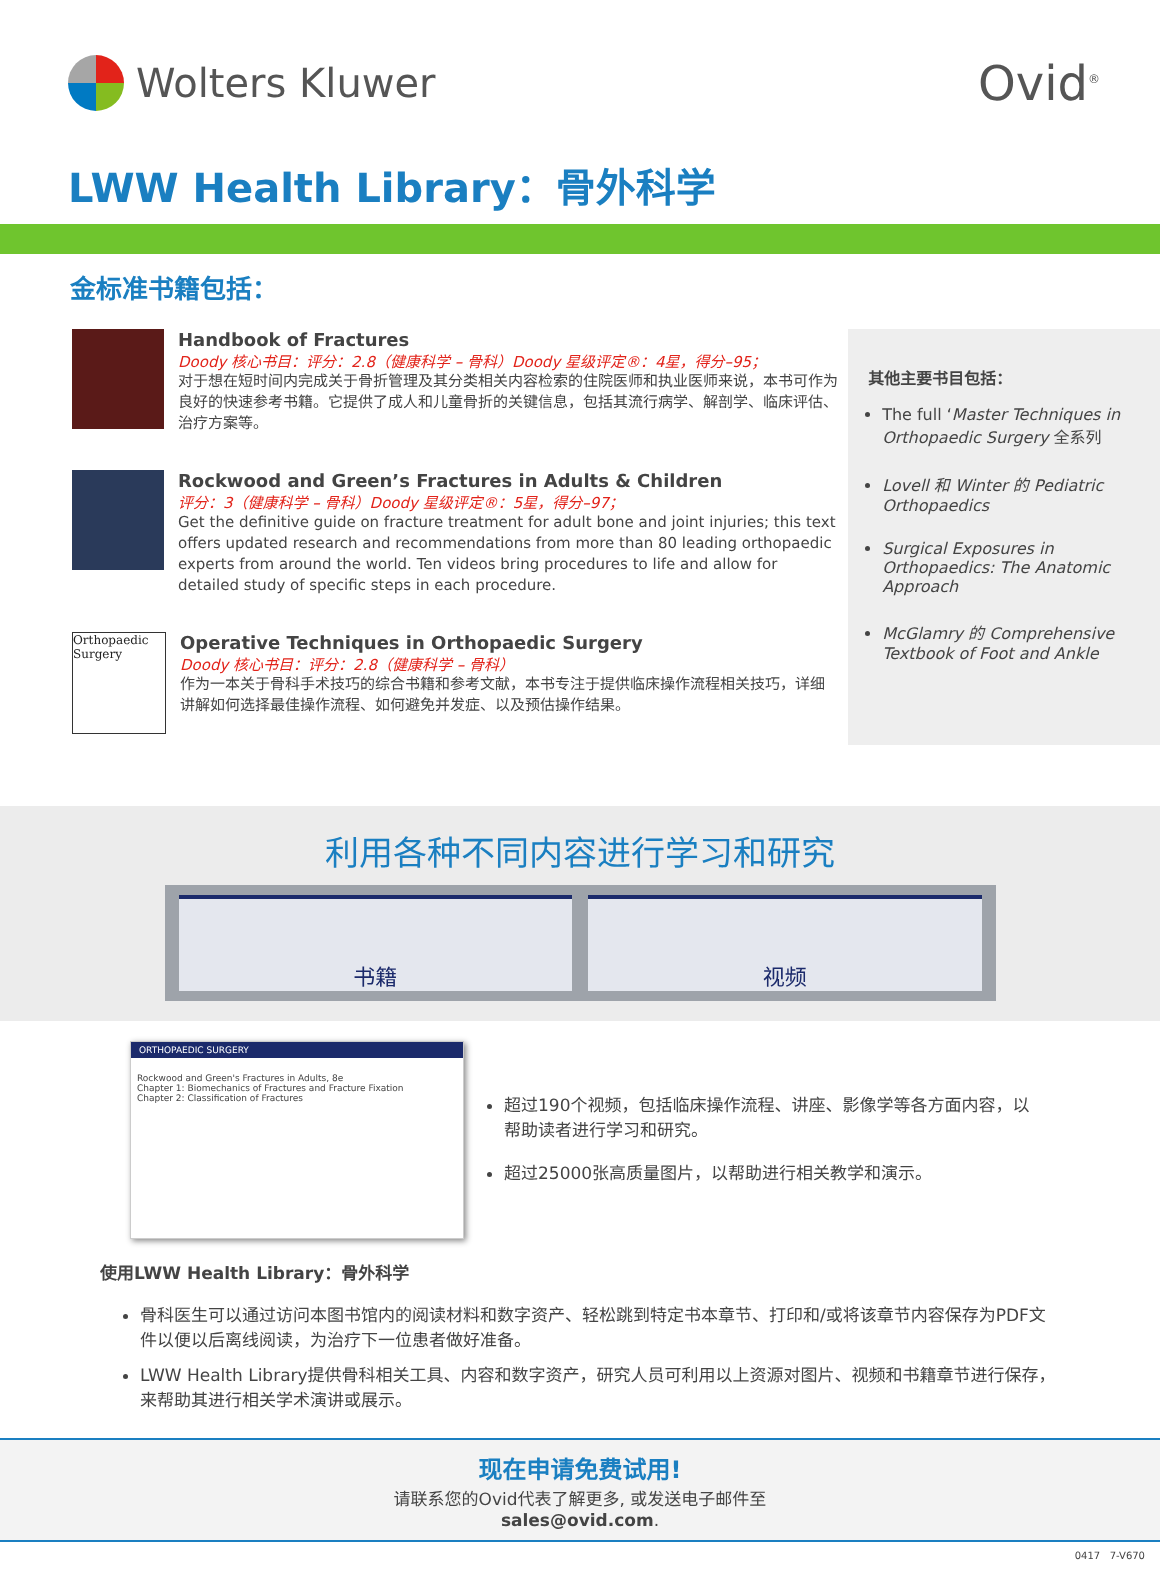Wolters Kluwer
Ovid<sup>®</sup>
LWW Health Library：骨外科学
金标准书籍包括：
Handbook of Fractures
Doody 核心书目：评分：2.8（健康科学 – 骨科）Doody 星级评定®：4星，得分–95；
对于想在短时间内完成关于骨折管理及其分类相关内容检索的住院医师和执业医师来说，本书可作为良好的快速参考书籍。它提供了成人和儿童骨折的关键信息，包括其流行病学、解剖学、临床评估、治疗方案等。
Rockwood and Green’s Fractures in Adults & Children
评分：3（健康科学 – 骨科）Doody 星级评定®：5星，得分–97；
Get the definitive guide on fracture treatment for adult bone and joint injuries; this text offers updated research and recommendations from more than 80 leading orthopaedic experts from around the world. Ten videos bring procedures to life and allow for detailed study of specific steps in each procedure.
Orthopaedic Surgery
Operative Techniques in Orthopaedic Surgery
Doody 核心书目：评分：2.8（健康科学 – 骨科）
作为一本关于骨科手术技巧的综合书籍和参考文献，本书专注于提供临床操作流程相关技巧，详细讲解如何选择最佳操作流程、如何避免并发症、以及预估操作结果。
其他主要书目包括：
The full ‘Master Techniques in Orthopaedic Surgery 全系列
Lovell 和 Winter 的 Pediatric Orthopaedics
Surgical Exposures in Orthopaedics: The Anatomic Approach
McGlamry 的 Comprehensive Textbook of Foot and Ankle
利用各种不同内容进行学习和研究
书籍 视频
ORTHOPAEDIC SURGERY
Rockwood and Green's Fractures in Adults, 8e
Chapter 1: Biomechanics of Fractures and Fracture Fixation
Chapter 2: Classification of Fractures
超过190个视频，包括临床操作流程、讲座、影像学等各方面内容，以帮助读者进行学习和研究。
超过25000张高质量图片，以帮助进行相关教学和演示。
使用LWW Health Library：骨外科学
骨科医生可以通过访问本图书馆内的阅读材料和数字资产、轻松跳到特定书本章节、打印和/或将该章节内容保存为PDF文件以便以后离线阅读，为治疗下一位患者做好准备。
LWW Health Library提供骨科相关工具、内容和数字资产，研究人员可利用以上资源对图片、视频和书籍章节进行保存，来帮助其进行相关学术演讲或展示。
现在申请免费试用!
请联系您的Ovid代表了解更多, 或发送电子邮件至
sales@ovid.com.
0417 7-V670